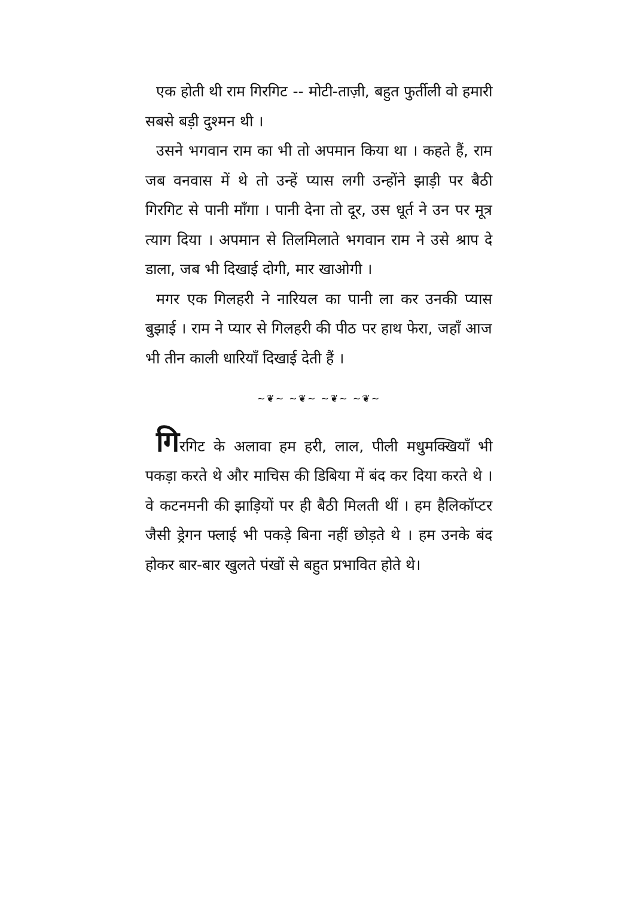एक होती थी राम गिरगिट -- मोटी-ताज़ी, बहुत फुर्तीली वो हमारी सबसे बड़ी दुश्मन थी ।
उसने भगवान राम का भी तो अपमान किया था । कहते हैं, राम जब वनवास में थे तो उन्हें प्यास लगी उन्होंने झाड़ी पर बैठी गिरगिट से पानी माँगा । पानी देना तो दूर, उस धूर्त ने उन पर मूत्र त्याग दिया । अपमान से तिलमिलाते भगवान राम ने उसे श्राप दे डाला, जब भी दिखाई दोगी, मार खाओगी ।
मगर एक गिलहरी ने नारियल का पानी ला कर उनकी प्यास बुझाई । राम ने प्यार से गिलहरी की पीठ पर हाथ फेरा, जहाँ आज भी तीन काली धारियाँ दिखाई देती हैं ।
~❦~ ~❦~ ~❦~ ~❦~
गिरगिट के अलावा हम हरी, लाल, पीली मधुमक्खियाँ भी पकड़ा करते थे और माचिस की डिबिया में बंद कर दिया करते थे । वे कटनमनी की झाड़ियों पर ही बैठी मिलती थीं । हम हैलिकॉप्टर जैसी ड्रेगन फ्लाई भी पकड़े बिना नहीं छोड़ते थे । हम उनके बंद होकर बार-बार खुलते पंखों से बहुत प्रभावित होते थे।